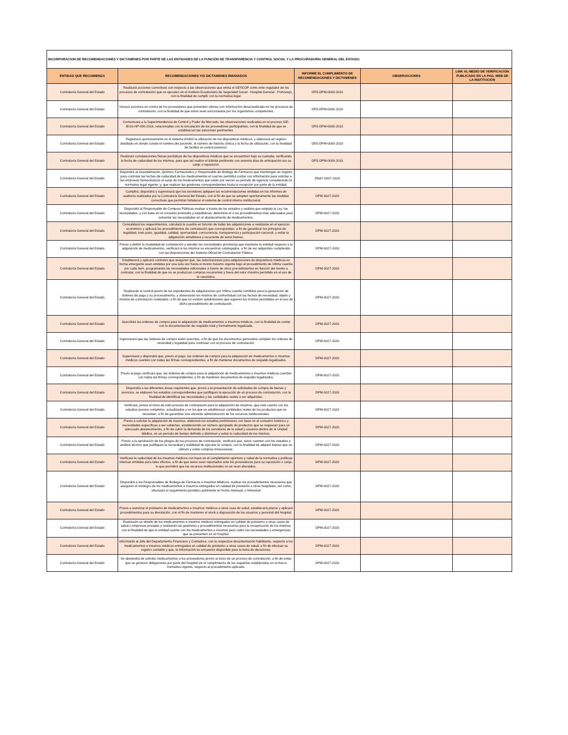| INCORPORACION DE RECOMENDACIONES Y DICTÁMENES POR PARTE DE LAS ENTIDADES DE LA FUNCIÓN DE TRANSPARENCIA Y CONTROL SOCIAL Y LA PROCURADURÍA GENERAL DEL ESTADO: | | | | |
| ENTIDAD QUE RECOMIENDA | RECOMENDACIONES Y/O DICTAMENES EMANADOS | INFORME EL CUMPLIMIENTO DE RECOMENDACIONES Y DICTAMENES | OBSERVACIONES | LINK AL MEDIO DE VERIFICACIÓN PUBLICADO EN LA PAG. WEB DE LA INSTITUCIÓN |
| Contraloría General del Estado | Realizará acciones correctivas con respecto a las observaciones que emita el SERCOP como ente regulador de los procesos de contratación que se ejecuten en el Instituto Ecuatoriano de Seguridad Social - Hospital General - Portoviejo, con la finalidad de cumplir con la normativa legal. | DR5-DPM-0008-2018 | | |
| Contraloría General del Estado | Iniciará acciones en contra de los proveedores que presenten ofertas con información desactualizada en los procesos de contratación, con la finalidad de que estos sean sancionados por los organismos competentes. | DR5-DPM-0008-2018 | | |
| Contraloría General del Estado | Comunicará a la Superintendencia de Control y Poder de Mercado, las observaciones realizadas en el proceso SIE-IESS-HP-050-2016, relacionadas con la vinculación de los proveedores participantes, con la finalidad de que se establezcan las sanciones pertinentes. | DR5-DPM-0008-2018 | | |
| Contraloría General del Estado | Registrará oportunamente en el sistema AS400 la utilización de los dispositivos médicos, y elaborará un registro detallado en donde conste el nombre del paciente, el número de historia clínica y la fecha de utilización, con la finalidad de facilitar el control posterior. | DR5-DPM-0008-2018 | | |
| Contraloría General del Estado | Realizará constataciones físicas periódicas de los dispositivos médicos que se encuentren bajo su custodia, verificando la fecha de caducidad de los mismos, para que así realice el trámite pertinente con sesenta días de anticipación ara su canje o reposición. | DR5-DPM-0008-2018 | | |
| Contraloría General del Estado | Dispondrá al Guardalmacén, Químico Farmacéutico y Responsable de Bodega de Fármacos que mantengan un registro para controlar las fechas de caducidad de los medicamentos el cual les permitirá contar con información para solicitar a las empresas farmacéuticas el canje de los medicamentos que están por vencer su periodo de vigencia considerando la normativa legal vigente; y, que realicen las gestiones correspondientes hasta la recepción por parte de la entidad. | DNA7-0007-2019 | | |
| Contraloría General del Estado | Cumplirá, dispondrá y supervisará que los servidores apliquen las recomendaciones emitidas en los informes de auditoría realizados por la Contraloría General del Estado, con el fin de que se adopten oportunamente las medidas correctivas que permitan fortalecer el sistema de control interno institucional. | DPM-0027-2020 | | |
| Contraloría General del Estado | Dispondrá al Responsable de Compras Públicas evaluar a través de los estudios y análisis que estipula la Ley, las necesidades, y con base en el consumo promedio y estadísticas, determine el o los procedimientos más adecuados para solventar las necesidades en el abastecimiento de medicamentos. | DPM-0027-2020 | | |
| Contraloría General del Estado | Consolidará los requerimientos, calculará la cuantía en función de todas las adquisiciones a realizarse en el ejercicio económico y aplicará los procedimientos de contratación que correspondan, a fin de garantizar los principios de legalidad, trato justo, igualdad, calidad, oportunidad, concurrencia, transparencia y participación nacional, y evitar la adquisición simultánea y recurrente de estos bienes. | DPM-0027-2020 | | |
| Contraloría General del Estado | Previo a definir la modalidad de contratación y atender las necesidades prioritarias que mantiene la entidad respecto a la adquisición de medicamentos, verificará si los mismos se encuentran catalogados, a fin de ser adquiridos cumpliendo con las disposiciones del Sistema Oficial de Contratación Pública. | DPM-0027-2020 | | |
| Contraloría General del Estado | Establecerá y aplicará controles que aseguren que, las autorizaciones para adquisiciones de dispositivos médicos en forma emergente sean emitidas por una sola vez hasta el monto máximo vigente bajo el procedimiento de ínfima cuantía por cada ítem, programando las necesidades adicionales a través de otros procedimientos en función del monto a contratar, con la finalidad de que no se produzcan compras recurrentes y fuera del valor máximo permitido en el uso de la casuística. | DPM-0027-2020 | | |
| Contraloría General del Estado | Realizarán el control previo de los expedientes de adquisiciones por ínfima cuantía remitidos para la generación de órdenes de pago y su procesamiento, y observarán los mismos de conformidad con las fechas de necesidad, objeto y montos de contratación realizados, a fin de que no existan subdivisiones que superen los montos permitidos en el uso de dicho procedimiento de contratación. | DPM-0027-2020 | | |
| Contraloría General del Estado | Suscribirá las órdenes de compra para la adquisición de medicamentos e insumos médicos, con la finalidad de contar con la documentación de respaldo total y formalmente legalizada. | DPM-0027-2020 | | |
| Contraloría General del Estado | Supervisará que las órdenes de compra estén suscritas, a fin de que los documentos generados cumplan los criterios de veracidad y legalidad para continuar con el proceso de contratación. | DPM-0027-2020 | | |
| Contraloría General del Estado | Supervisará y dispondrá que, previo al pago, las órdenes de compra para la adquisición de medicamentos e insumos médicos cuenten con todas las firmas correspondientes, a fin de mantener documentos de respaldo legalizados. | DPM-0027-2020 | | |
| Contraloría General del Estado | Previo al pago verificará que, las órdenes de compra para la adquisición de medicamentos e insumos médicos cuenten con todas las firmas correspondientes, a fin de mantener documentos de respaldo legalizados. | DPM-0027-2020 | | |
| Contraloría General del Estado | Dispondrá a las diferentes áreas requirentes que, previo a la presentación de solicitudes de compra de bienes y servicios, se elaboren los estudios correspondientes que justifiquen la ejecución de un proceso de contratación, con la finalidad de identificar las necesidades y las cantidades reales a ser adquiridas. | DPM-0027-2020 | | |
| Contraloría General del Estado | Verificará, previo al inicio de todo proceso de contratación para la adquisición de insumos, que este cuente con los estudios previos completos, actualizados y en los que se establezcan cantidades reales de los productos que se necesiten, a fin de garantizar una eficiente administración de los recursos institucionales. | DPM-0027-2020 | | |
| Contraloría General del Estado | Previo a solicitar la adquisición de insumos, elaborará los estudios preliminares con base en el consumo histórico y necesidades específicas a ser cubiertas, estableciendo un número apropiado de productos que se requieran para un adecuado abastecimiento, a fin de cubrir la demanda de los servidores de la salud y usuarios dentro de la Unidad Médica, en un período de tiempo definido y disminuir y evitar la caducidad de los mismos. | DPM-0027-2020 | | |
| Contraloría General del Estado | Previo a la aprobación de los pliegos de los procesos de contratación, verificará que, estos cuenten con los estudios y análisis técnico que justifiquen la necesidad y viabilidad de ejecutar la compra, con la finalidad de adquirir bienes que se utilicen y evitar compras innecesarias. | DPM-0027-2020 | | |
| Contraloría General del Estado | Verificará la caducidad de los insumos médicos con base en el cumplimiento oportuno y cabal de la normativa y políticas internas emitidas para tales efectos, a fin de que estos sean reportados ante los proveedores para su reposición o canje, lo que permitirá que los recursos institucionales no se vean afectados. | DPM-0027-2020 | | |
| Contraloría General del Estado | Dispondrá a los Responsables de Bodega de Fármacos e Insumos Médicos, realizar los procedimientos necesarios que aseguren el reintegro de los medicamentos e insumos entregados en calidad de préstamo a otros hospitales, así como, efectuará el seguimiento periódico pertinente en forma mensual, o trimestral | DPM-0027-2020 | | |
| Contraloría General del Estado | Previo a autorizar el préstamo de medicamentos e insumos médicos a otras casa de salud, establecerá plazos y aplicará procedimientos para su devolución, con el fin de mantener el stock a disposición de los usuarios y personal del hospital. | DPM-0027-2020 | | |
| Contraloría General del Estado | Realizarán un detalle de los medicamentos e insumos médicos entregados en calidad de préstamo a otras casas de salud o empresas privadas y realizarán las gestiones y procedimientos necesarios para la recuperación de los mismos, con la finalidad de que la entidad cuente con los medicamentos e insumos para cubrir las necesidades y emergencias que se presenten en el Hospital. | DPM-0027-2020 | | |
| Contraloría General del Estado | Informarán al Jefe del Departamento Financiero y Contadora, con la respectiva documentación habilitante, respecto a los medicamentos e insumos médicos entregados en calidad de préstamo a otras casas de salud, a fin de efectuar su registro contable y que, la información se encuentre disponible para la toma de decisiones. | DPM-0027-2020 | | |
| Contraloría General del Estado | Se abstendrá de solicitar medicamentos a los proveedores previo al inicio de un proceso de contratación, a fin de evitar que se generen obligaciones por parte del hospital sin el cumplimiento de los requisitos establecidos en el marco normativo vigente, respecto al procedimiento aplicado. | DPM-0027-2020 | | |